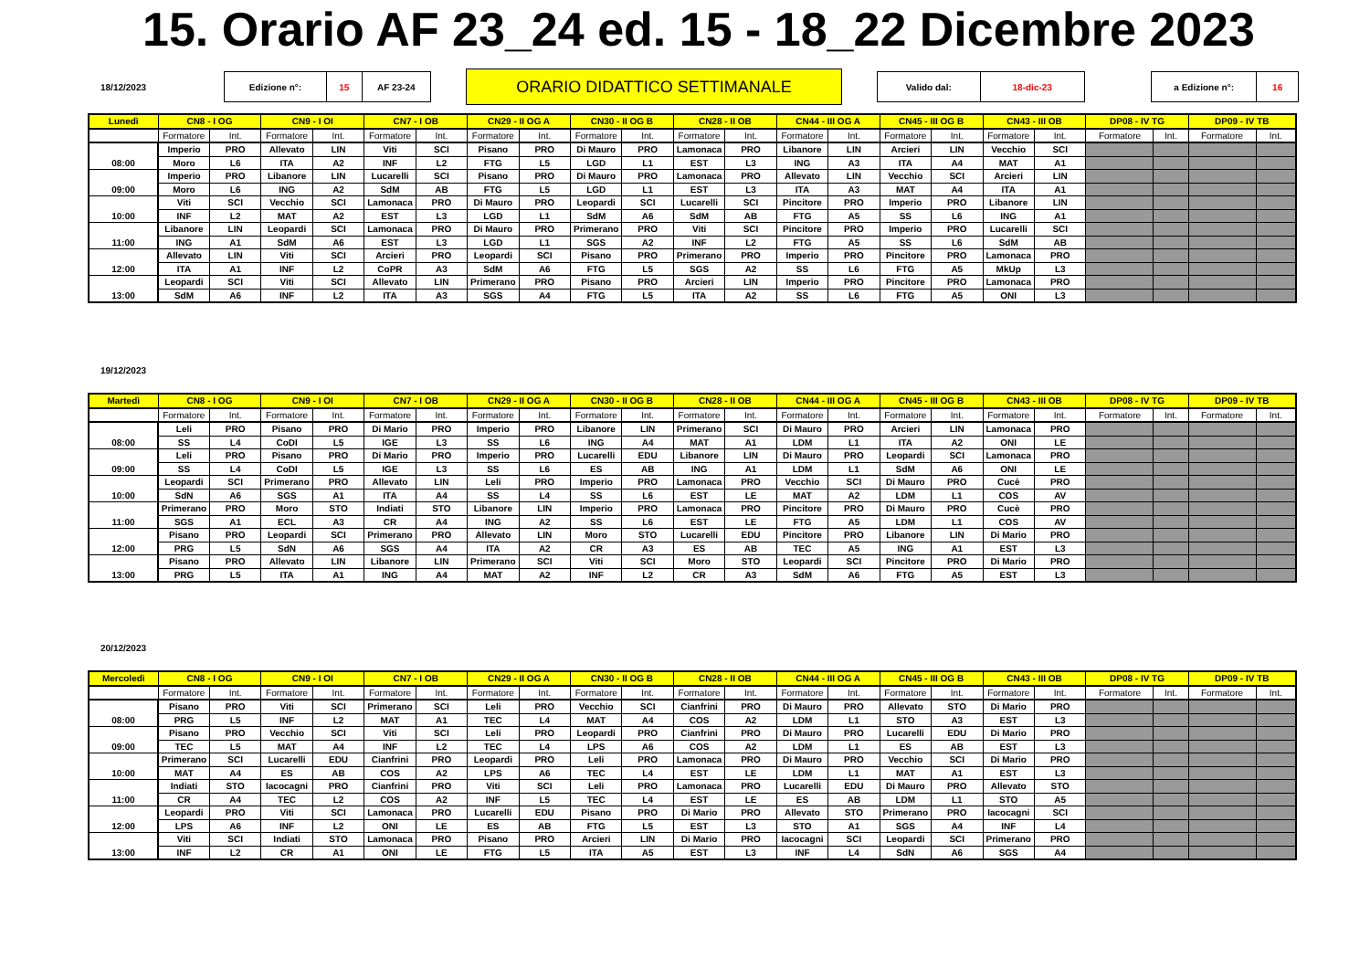15. Orario AF 23_24 ed. 15 - 18_22 Dicembre 2023
18/12/2023
Edizione n°: 15 AF 23-24
ORARIO DIDATTICO SETTIMANALE
Valido dal: 18-dic-23
a Edizione n°: 16
| Lunedì | CN8 - I OG | | CN9 - I OI | | CN7 - I OB | | CN29 - II OG A | | CN30 - II OG B | | CN28 - II OB | | CN44 - III OG A | | CN45 - III OG B | | CN43 - III OB | | DP08 - IV TG | | DP09 - IV TB | |
| --- | --- | --- | --- | --- | --- | --- | --- | --- | --- | --- | --- | --- | --- | --- | --- | --- | --- | --- | --- | --- | --- | --- |
| | Formatore | Int. | Formatore | Int. | Formatore | Int. | Formatore | Int. | Formatore | Int. | Formatore | Int. | Formatore | Int. | Formatore | Int. | Formatore | Int. | Formatore | Int. | Formatore | Int. |
| 08:00 | Imperio | PRO | Allevato | LIN | Viti | SCI | Pisano | PRO | Di Mauro | PRO | Lamonaca | PRO | Libanore | LIN | Arcieri | LIN | Vecchio | SCI | | | | |
| | Moro | L6 | ITA | A2 | INF | L2 | FTG | L5 | LGD | L1 | EST | L3 | ING | A3 | ITA | A4 | MAT | A1 | | | | |
| 09:00 | Imperio | PRO | Libanore | LIN | Lucarelli | SCI | Pisano | PRO | Di Mauro | PRO | Lamonaca | PRO | Allevato | LIN | Vecchio | SCI | Arcieri | LIN | | | | |
| | Moro | L6 | ING | A2 | SdM | AB | FTG | L5 | LGD | L1 | EST | L3 | ITA | A3 | MAT | A4 | ITA | A1 | | | | |
| 10:00 | Viti | SCI | Vecchio | SCI | Lamonaca | PRO | Di Mauro | PRO | Leopardi | SCI | Lucarelli | SCI | Pincitore | PRO | Imperio | PRO | Libanore | LIN | | | | |
| | INF | L2 | MAT | A2 | EST | L3 | LGD | L1 | SdM | A6 | SdM | AB | FTG | A5 | SS | L6 | ING | A1 | | | | |
| 11:00 | Libanore | LIN | Leopardi | SCI | Lamonaca | PRO | Di Mauro | PRO | Primerano | PRO | Viti | SCI | Pincitore | PRO | Imperio | PRO | Lucarelli | SCI | | | | |
| | ING | A1 | SdM | A6 | EST | L3 | LGD | L1 | SGS | A2 | INF | L2 | FTG | A5 | SS | L6 | SdM | AB | | | | |
| 12:00 | Allevato | LIN | Viti | SCI | Arcieri | PRO | Leopardi | SCI | Pisano | PRO | Primerano | PRO | Imperio | PRO | Pincitore | PRO | Lamonaca | PRO | | | | |
| | ITA | A1 | INF | L2 | CoPR | A3 | SdM | A6 | FTG | L5 | SGS | A2 | SS | L6 | FTG | A5 | MkUp | L3 | | | | |
| 13:00 | Leopardi | SCI | Viti | SCI | Allevato | LIN | Primerano | PRO | Pisano | PRO | Arcieri | LIN | Imperio | PRO | Pincitore | PRO | Lamonaca | PRO | | | | |
| | SdM | A6 | INF | L2 | ITA | A3 | SGS | A4 | FTG | L5 | ITA | A2 | SS | L6 | FTG | A5 | ONI | L3 | | | | |
19/12/2023
| Martedì | CN8 - I OG | | CN9 - I OI | | CN7 - I OB | | CN29 - II OG A | | CN30 - II OG B | | CN28 - II OB | | CN44 - III OG A | | CN45 - III OG B | | CN43 - III OB | | DP08 - IV TG | | DP09 - IV TB | |
| --- | --- | --- | --- | --- | --- | --- | --- | --- | --- | --- | --- | --- | --- | --- | --- | --- | --- | --- | --- | --- | --- | --- |
| | Formatore | Int. | Formatore | Int. | Formatore | Int. | Formatore | Int. | Formatore | Int. | Formatore | Int. | Formatore | Int. | Formatore | Int. | Formatore | Int. | Formatore | Int. | Formatore | Int. |
| 08:00 | Leli | PRO | Pisano | PRO | Di Mario | PRO | Imperio | PRO | Libanore | LIN | Primerano | SCI | Di Mauro | PRO | Arcieri | LIN | Lamonaca | PRO | | | | |
| | SS | L4 | CoDI | L5 | IGE | L3 | SS | L6 | ING | A4 | MAT | A1 | LDM | L1 | ITA | A2 | ONI | LE | | | | |
| 09:00 | Leli | PRO | Pisano | PRO | Di Mario | PRO | Imperio | PRO | Lucarelli | EDU | Libanore | LIN | Di Mauro | PRO | Leopardi | SCI | Lamonaca | PRO | | | | |
| | SS | L4 | CoDI | L5 | IGE | L3 | SS | L6 | ES | AB | ING | A1 | LDM | L1 | SdM | A6 | ONI | LE | | | | |
| 10:00 | Leopardi | SCI | Primerano | PRO | Allevato | LIN | Leli | PRO | Imperio | PRO | Lamonaca | PRO | Vecchio | SCI | Di Mauro | PRO | Cucè | PRO | | | | |
| | SdN | A6 | SGS | A1 | ITA | A4 | SS | L4 | SS | L6 | EST | LE | MAT | A2 | LDM | L1 | COS | AV | | | | |
| 11:00 | Primerano | PRO | Moro | STO | Indiati | STO | Libanore | LIN | Imperio | PRO | Lamonaca | PRO | Pincitore | PRO | Di Mauro | PRO | Cucè | PRO | | | | |
| | SGS | A1 | ECL | A3 | CR | A4 | ING | A2 | SS | L6 | EST | LE | FTG | A5 | LDM | L1 | COS | AV | | | | |
| 12:00 | Pisano | PRO | Leopardi | SCI | Primerano | PRO | Allevato | LIN | Moro | STO | Lucarelli | EDU | Pincitore | PRO | Libanore | LIN | Di Mario | PRO | | | | |
| | PRG | L5 | SdN | A6 | SGS | A4 | ITA | A2 | CR | A3 | ES | AB | TEC | A5 | ING | A1 | EST | L3 | | | | |
| 13:00 | Pisano | PRO | Allevato | LIN | Libanore | LIN | Primerano | SCI | Viti | SCI | Moro | STO | Leopardi | SCI | Pincitore | PRO | Di Mario | PRO | | | | |
| | PRG | L5 | ITA | A1 | ING | A4 | MAT | A2 | INF | L2 | CR | A3 | SdM | A6 | FTG | A5 | EST | L3 | | | | |
20/12/2023
| Mercoledì | CN8 - I OG | | CN9 - I OI | | CN7 - I OB | | CN29 - II OG A | | CN30 - II OG B | | CN28 - II OB | | CN44 - III OG A | | CN45 - III OG B | | CN43 - III OB | | DP08 - IV TG | | DP09 - IV TB | |
| --- | --- | --- | --- | --- | --- | --- | --- | --- | --- | --- | --- | --- | --- | --- | --- | --- | --- | --- | --- | --- | --- | --- |
| | Formatore | Int. | Formatore | Int. | Formatore | Int. | Formatore | Int. | Formatore | Int. | Formatore | Int. | Formatore | Int. | Formatore | Int. | Formatore | Int. | Formatore | Int. | Formatore | Int. |
| 08:00 | Pisano | PRO | Viti | SCI | Primerano | SCI | Leli | PRO | Vecchio | SCI | Cianfrini | PRO | Di Mauro | PRO | Allevato | STO | Di Mario | PRO | | | | |
| | PRG | L5 | INF | L2 | MAT | A1 | TEC | L4 | MAT | A4 | COS | A2 | LDM | L1 | STO | A3 | EST | L3 | | | | |
| 09:00 | Pisano | PRO | Vecchio | SCI | Viti | SCI | Leli | PRO | Leopardi | PRO | Cianfrini | PRO | Di Mauro | PRO | Lucarelli | EDU | Di Mario | PRO | | | | |
| | TEC | L5 | MAT | A4 | INF | L2 | TEC | L4 | LPS | A6 | COS | A2 | LDM | L1 | ES | AB | EST | L3 | | | | |
| 10:00 | Primerano | SCI | Lucarelli | EDU | Cianfrini | PRO | Leopardi | PRO | Leli | PRO | Lamonaca | PRO | Di Mauro | PRO | Vecchio | SCI | Di Mario | PRO | | | | |
| | MAT | A4 | ES | AB | COS | A2 | LPS | A6 | TEC | L4 | EST | LE | LDM | L1 | MAT | A1 | EST | L3 | | | | |
| 11:00 | Indiati | STO | Iacocagni | PRO | Cianfrini | PRO | Viti | SCI | Leli | PRO | Lamonaca | PRO | Lucarelli | EDU | Di Mauro | PRO | Allevato | STO | | | | |
| | CR | A4 | TEC | L2 | COS | A2 | INF | L5 | TEC | L4 | EST | LE | ES | AB | LDM | L1 | STO | A5 | | | | |
| 12:00 | Leopardi | PRO | Viti | SCI | Lamonaca | PRO | Lucarelli | EDU | Pisano | PRO | Di Mario | PRO | Allevato | STO | Primerano | PRO | Iacocagni | SCI | | | | |
| | LPS | A6 | INF | L2 | ONI | LE | ES | AB | FTG | L5 | EST | L3 | STO | A1 | SGS | A4 | INF | L4 | | | | |
| 13:00 | Viti | SCI | Indiati | STO | Lamonaca | PRO | Pisano | PRO | Arcieri | LIN | Di Mario | PRO | Iacocagni | SCI | Leopardi | SCI | Primerano | PRO | | | | |
| | INF | L2 | CR | A1 | ONI | LE | FTG | L5 | ITA | A5 | EST | L3 | INF | L4 | SdN | A6 | SGS | A4 | | | | |